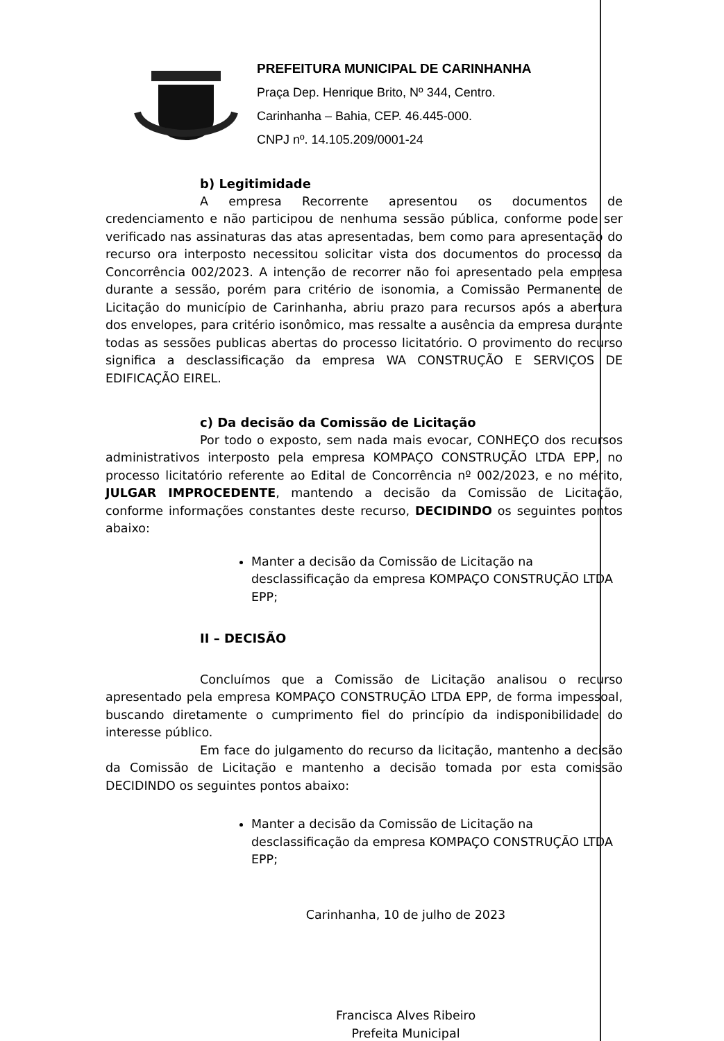PREFEITURA MUNICIPAL DE CARINHANHA
Praça Dep. Henrique Brito, Nº 344, Centro.
Carinhanha – Bahia, CEP. 46.445-000.
CNPJ nº. 14.105.209/0001-24
b) Legitimidade
A empresa Recorrente apresentou os documentos de credenciamento e não participou de nenhuma sessão pública, conforme pode ser verificado nas assinaturas das atas apresentadas, bem como para apresentação do recurso ora interposto necessitou solicitar vista dos documentos do processo da Concorrência 002/2023. A intenção de recorrer não foi apresentado pela empresa durante a sessão, porém para critério de isonomia, a Comissão Permanente de Licitação do município de Carinhanha, abriu prazo para recursos após a abertura dos envelopes, para critério isonômico, mas ressalte a ausência da empresa durante todas as sessões publicas abertas do processo licitatório. O provimento do recurso significa a desclassificação da empresa WA CONSTRUÇÃO E SERVIÇOS DE EDIFICAÇÃO EIREL.
c) Da decisão da Comissão de Licitação
Por todo o exposto, sem nada mais evocar, CONHEÇO dos recursos administrativos interposto pela empresa KOMPAÇO CONSTRUÇÃO LTDA EPP, no processo licitatório referente ao Edital de Concorrência nº 002/2023, e no mérito, JULGAR IMPROCEDENTE, mantendo a decisão da Comissão de Licitação, conforme informações constantes deste recurso, DECIDINDO os seguintes pontos abaixo:
Manter a decisão da Comissão de Licitação na desclassificação da empresa KOMPAÇO CONSTRUÇÃO LTDA EPP;
II – DECISÃO
Concluímos que a Comissão de Licitação analisou o recurso apresentado pela empresa KOMPAÇO CONSTRUÇÃO LTDA EPP, de forma impessoal, buscando diretamente o cumprimento fiel do princípio da indisponibilidade do interesse público.
Em face do julgamento do recurso da licitação, mantenho a decisão da Comissão de Licitação e mantenho a decisão tomada por esta comissão DECIDINDO os seguintes pontos abaixo:
Manter a decisão da Comissão de Licitação na desclassificação da empresa KOMPAÇO CONSTRUÇÃO LTDA EPP;
Carinhanha, 10 de julho de 2023
Francisca Alves Ribeiro
Prefeita Municipal